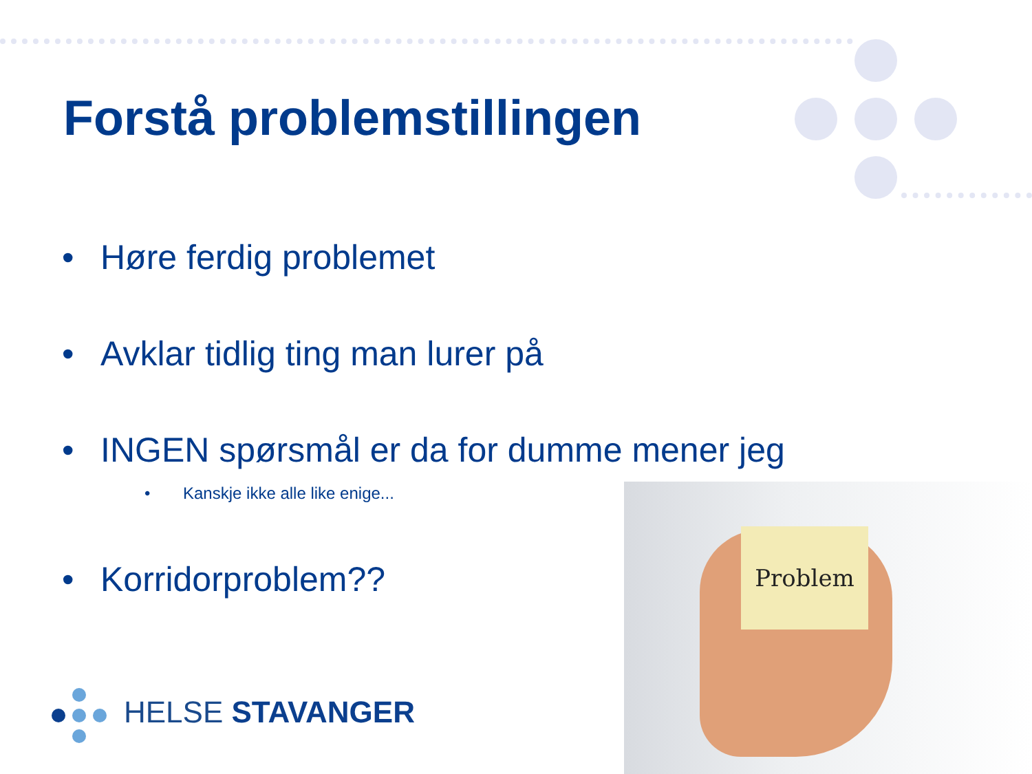Forstå problemstillingen
• Høre ferdig problemet
• Avklar tidlig ting man lurer på
• INGEN spørsmål er da for dumme mener jeg
• Kanskje ikke alle like enige...
• Korridorproblem??
Problem
HELSE STAVANGER